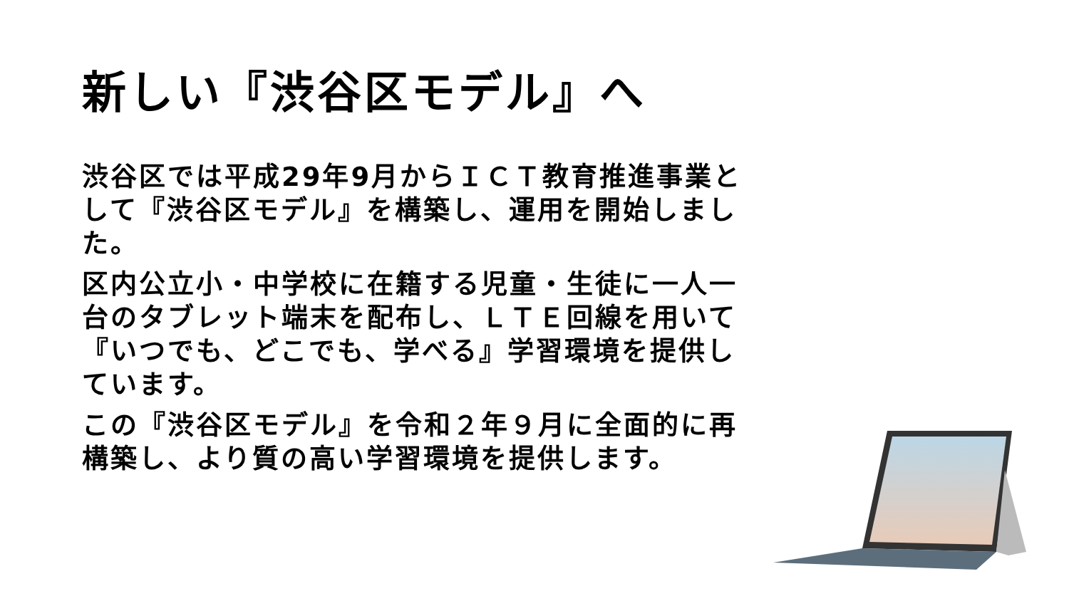新しい『渋谷区モデル』へ
渋谷区では平成29年9月からＩＣＴ教育推進事業として『渋谷区モデル』を構築し、運用を開始しました。
区内公立小・中学校に在籍する児童・生徒に一人一台のタブレット端末を配布し、ＬＴＥ回線を用いて『いつでも、どこでも、学べる』学習環境を提供しています。
この『渋谷区モデル』を令和２年９月に全面的に再構築し、より質の高い学習環境を提供します。